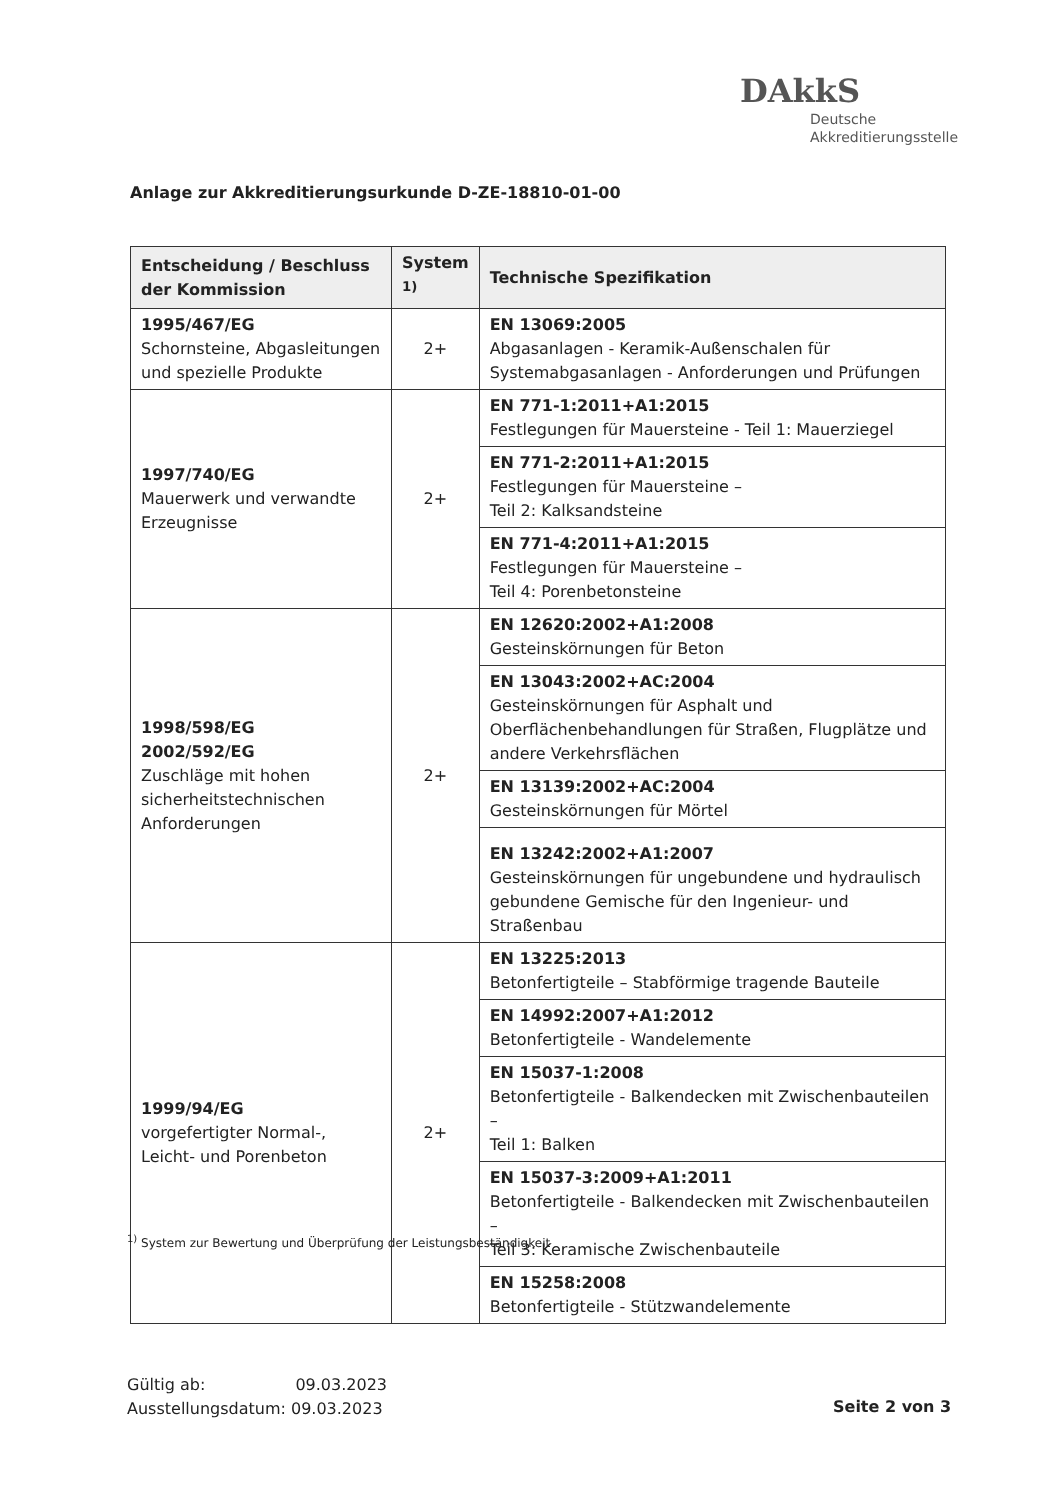DAkkS
Deutsche
Akkreditierungsstelle
Anlage zur Akkreditierungsurkunde D-ZE-18810-01-00
| Entscheidung / Beschluss der Kommission | System <sup>1)</sup> | Technische Spezifikation |
| --- | --- | --- |
| 1995/467/EG Schornsteine, Abgasleitungen und spezielle Produkte | 2+ | EN 13069:2005 Abgasanlagen - Keramik-Außenschalen für Systemabgasanlagen - Anforderungen und Prüfungen |
| 1997/740/EG Mauerwerk und verwandte Erzeugnisse | 2+ | EN 771-1:2011+A1:2015 Festlegungen für Mauersteine - Teil 1: Mauerziegel |
| | | EN 771-2:2011+A1:2015 Festlegungen für Mauersteine – Teil 2: Kalksandsteine |
| | | EN 771-4:2011+A1:2015 Festlegungen für Mauersteine – Teil 4: Porenbetonsteine |
| 1998/598/EG 2002/592/EG Zuschläge mit hohen sicherheitstechnischen Anforderungen | 2+ | EN 12620:2002+A1:2008 Gesteinskörnungen für Beton |
| | | EN 13043:2002+AC:2004 Gesteinskörnungen für Asphalt und Oberflächenbehandlungen für Straßen, Flugplätze und andere Verkehrsflächen |
| | | EN 13139:2002+AC:2004 Gesteinskörnungen für Mörtel |
| | | EN 13242:2002+A1:2007 Gesteinskörnungen für ungebundene und hydraulisch gebundene Gemische für den Ingenieur- und Straßenbau |
| 1999/94/EG vorgefertigter Normal-, Leicht- und Porenbeton | 2+ | EN 13225:2013 Betonfertigteile – Stabförmige tragende Bauteile |
| | | EN 14992:2007+A1:2012 Betonfertigteile - Wandelemente |
| | | EN 15037-1:2008 Betonfertigteile - Balkendecken mit Zwischenbauteilen – Teil 1: Balken |
| | | EN 15037-3:2009+A1:2011 Betonfertigteile - Balkendecken mit Zwischenbauteilen – Teil 3: Keramische Zwischenbauteile |
| | | EN 15258:2008 Betonfertigteile - Stützwandelemente |
<sup>1)</sup> System zur Bewertung und Überprüfung der Leistungsbeständigkeit
Gültig ab: 09.03.2023
Ausstellungsdatum: 09.03.2023
Seite 2 von 3